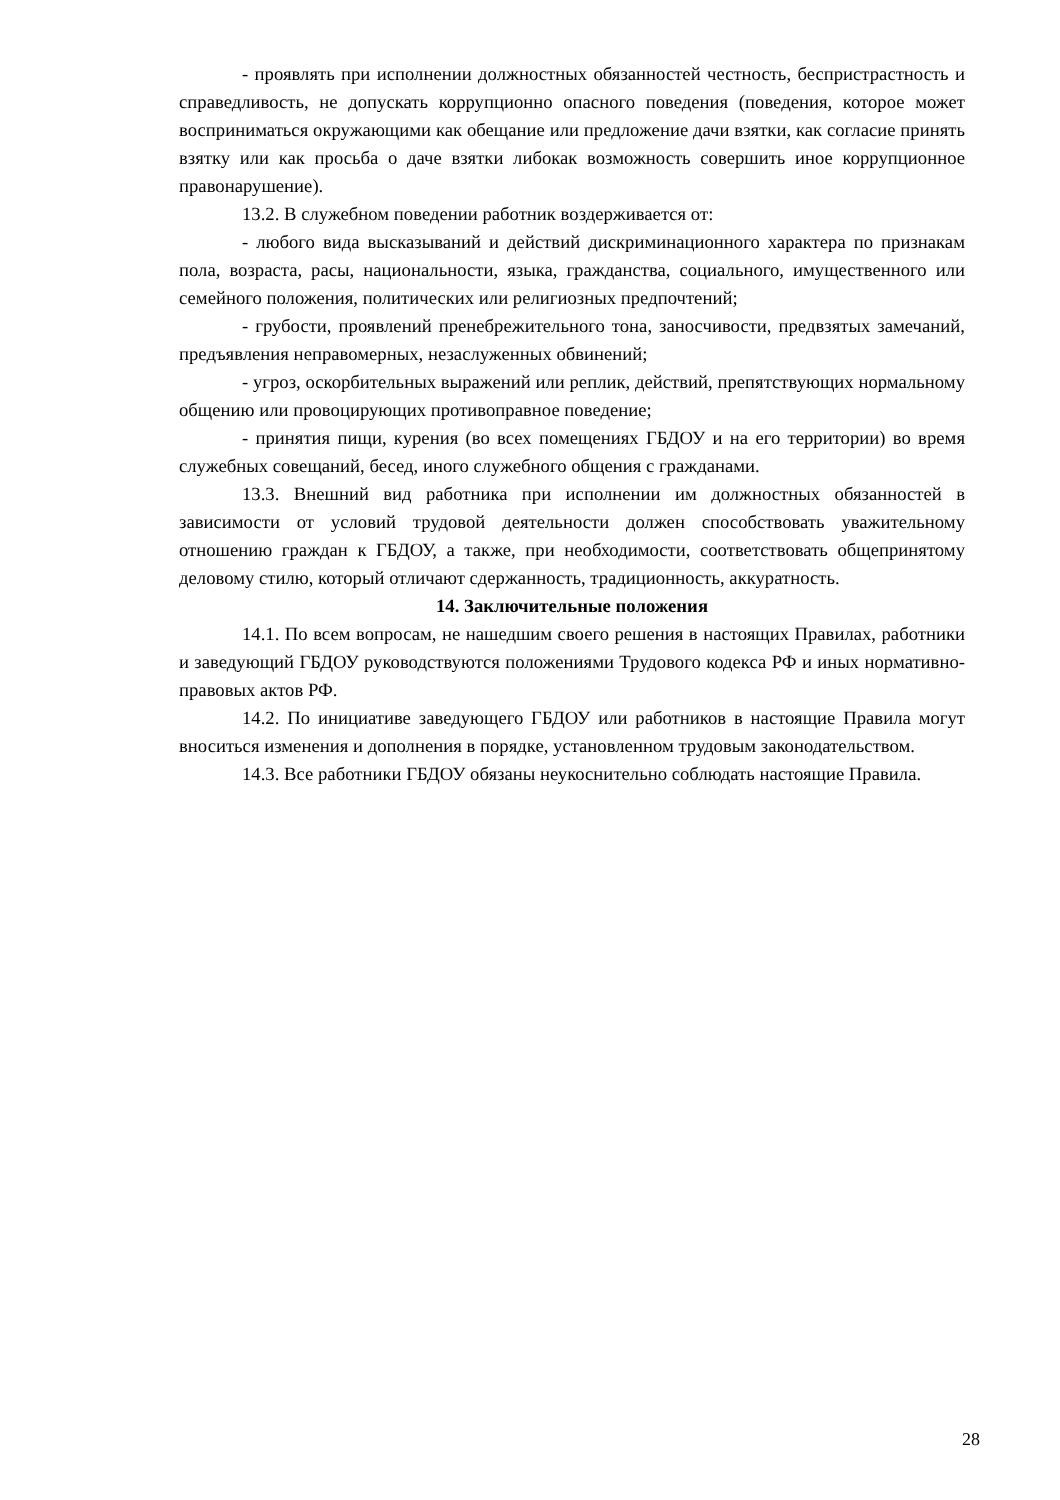- проявлять при исполнении должностных обязанностей честность, беспристрастность и справедливость, не допускать коррупционно опасного поведения (поведения, которое может восприниматься окружающими как обещание или предложение дачи взятки, как согласие принять взятку или как просьба о даче взятки либокак возможность совершить иное коррупционное правонарушение).
13.2. В служебном поведении работник воздерживается от:
- любого вида высказываний и действий дискриминационного характера по признакам пола, возраста, расы, национальности, языка, гражданства, социального, имущественного или семейного положения, политических или религиозных предпочтений;
- грубости, проявлений пренебрежительного тона, заносчивости, предвзятых замечаний, предъявления неправомерных, незаслуженных обвинений;
- угроз, оскорбительных выражений или реплик, действий, препятствующих нормальному общению или провоцирующих противоправное поведение;
- принятия пищи, курения (во всех помещениях ГБДОУ и на его территории) во время служебных совещаний, бесед, иного служебного общения с гражданами.
13.3. Внешний вид работника при исполнении им должностных обязанностей в зависимости от условий трудовой деятельности должен способствовать уважительному отношению граждан к ГБДОУ, а также, при необходимости, соответствовать общепринятому деловому стилю, который отличают сдержанность, традиционность, аккуратность.
14. Заключительные положения
14.1. По всем вопросам, не нашедшим своего решения в настоящих Правилах, работники и заведующий ГБДОУ руководствуются положениями Трудового кодекса РФ и иных нормативно-правовых актов РФ.
14.2. По инициативе заведующего ГБДОУ или работников в настоящие Правила могут вноситься изменения и дополнения в порядке, установленном трудовым законодательством.
14.3. Все работники ГБДОУ обязаны неукоснительно соблюдать настоящие Правила.
28